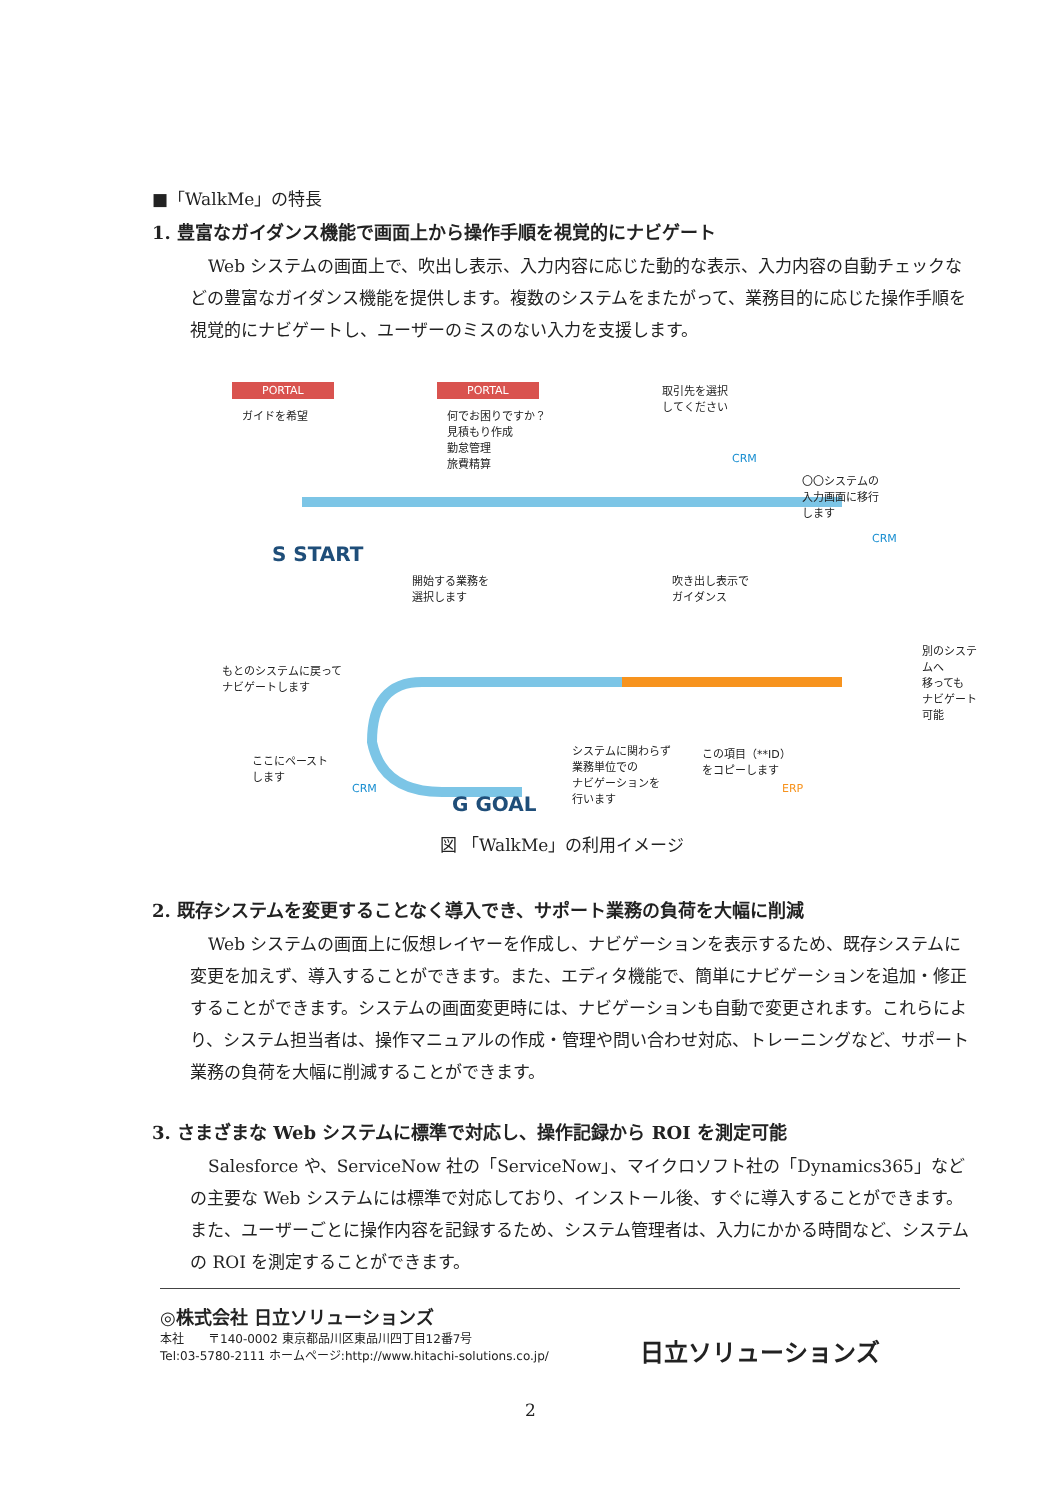■「WalkMe」の特長
1. 豊富なガイダンス機能で画面上から操作手順を視覚的にナビゲート
Web システムの画面上で、吹出し表示、入力内容に応じた動的な表示、入力内容の自動チェックなどの豊富なガイダンス機能を提供します。複数のシステムをまたがって、業務目的に応じた操作手順を視覚的にナビゲートし、ユーザーのミスのない入力を支援します。
PORTAL
ガイドを希望
PORTAL
何でお困りですか？
見積もり作成
勤怠管理
旅費精算
取引先を選択
してください
CRM
〇〇システムの
入力画面に移行
します
CRM
S START
開始する業務を
選択します
吹き出し表示で
ガイダンス
別のシステムへ
移っても
ナビゲート可能 もとのシステムに戻って
ナビゲートします
ここにペースト
します
CRM
システムに関わらず
業務単位での
ナビゲーションを
行います
この項目（**ID）
をコピーします
ERP
G GOAL
図 「WalkMe」の利用イメージ
2. 既存システムを変更することなく導入でき、サポート業務の負荷を大幅に削減
Web システムの画面上に仮想レイヤーを作成し、ナビゲーションを表示するため、既存システムに変更を加えず、導入することができます。また、エディタ機能で、簡単にナビゲーションを追加・修正することができます。システムの画面変更時には、ナビゲーションも自動で変更されます。これらにより、システム担当者は、操作マニュアルの作成・管理や問い合わせ対応、トレーニングなど、サポート業務の負荷を大幅に削減することができます。
3. さまざまな Web システムに標準で対応し、操作記録から ROI を測定可能
Salesforce や、ServiceNow 社の「ServiceNow」、マイクロソフト社の「Dynamics365」などの主要な Web システムには標準で対応しており、インストール後、すぐに導入することができます。また、ユーザーごとに操作内容を記録するため、システム管理者は、入力にかかる時間など、システムの ROI を測定することができます。
日立ソリューションズ
◎株式会社 日立ソリューションズ
本社　　〒140-0002 東京都品川区東品川四丁目12番7号
Tel:03-5780-2111 ホームページ:http://www.hitachi-solutions.co.jp/
2